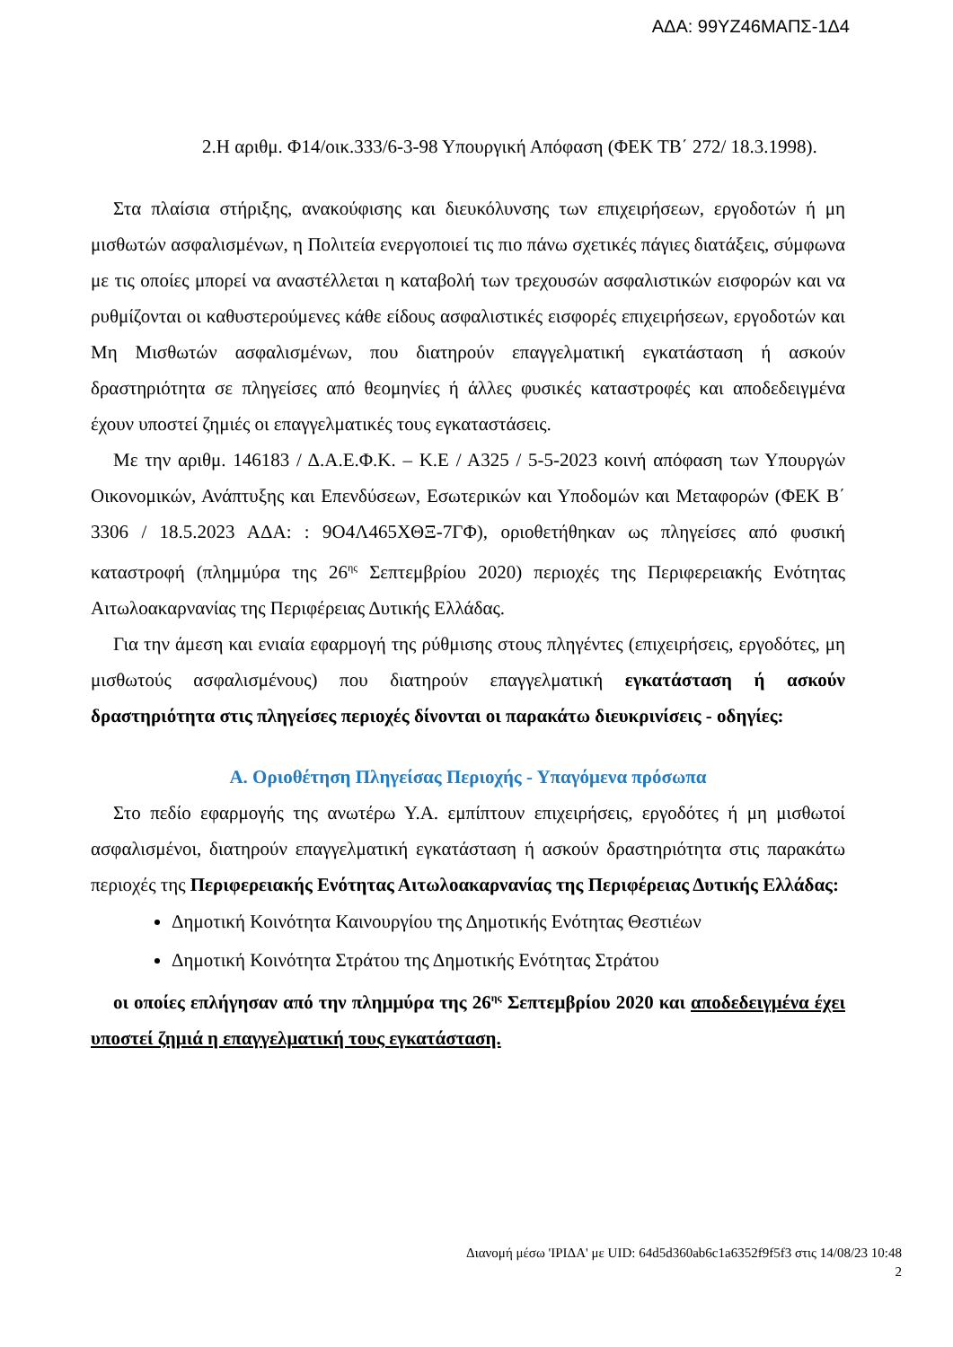ΑΔΑ: 99ΥΖ46ΜΑΠΣ-1Δ4
2.Η αριθμ. Φ14/οικ.333/6-3-98 Υπουργική Απόφαση (ΦΕΚ ΤΒ΄ 272/ 18.3.1998).
Στα πλαίσια στήριξης, ανακούφισης και διευκόλυνσης των επιχειρήσεων, εργοδοτών ή μη μισθωτών ασφαλισμένων, η Πολιτεία ενεργοποιεί τις πιο πάνω σχετικές πάγιες διατάξεις, σύμφωνα με τις οποίες μπορεί να αναστέλλεται η καταβολή των τρεχουσών ασφαλιστικών εισφορών και να ρυθμίζονται οι καθυστερούμενες κάθε είδους ασφαλιστικές εισφορές επιχειρήσεων, εργοδοτών και Μη Μισθωτών ασφαλισμένων, που διατηρούν επαγγελματική εγκατάσταση ή ασκούν δραστηριότητα σε πληγείσες από θεομηνίες ή άλλες φυσικές καταστροφές και αποδεδειγμένα έχουν υποστεί ζημιές οι επαγγελματικές τους εγκαταστάσεις.
Με την αριθμ. 146183 / Δ.Α.Ε.Φ.Κ. – Κ.Ε / Α325 / 5-5-2023 κοινή απόφαση των Υπουργών Οικονομικών, Ανάπτυξης και Επενδύσεων, Εσωτερικών και Υποδομών και Μεταφορών (ΦΕΚ Β΄ 3306 / 18.5.2023 ΑΔΑ: : 9Ο4Λ465ΧΘΞ-7ΓΦ), οριοθετήθηκαν ως πληγείσες από φυσική καταστροφή (πλημμύρα της 26<sup>ης</sup> Σεπτεμβρίου 2020) περιοχές της Περιφερειακής Ενότητας Αιτωλοακαρνανίας της Περιφέρειας Δυτικής Ελλάδας.
Για την άμεση και ενιαία εφαρμογή της ρύθμισης στους πληγέντες (επιχειρήσεις, εργοδότες, μη μισθωτούς ασφαλισμένους) που διατηρούν επαγγελματική εγκατάσταση ή ασκούν δραστηριότητα στις πληγείσες περιοχές δίνονται οι παρακάτω διευκρινίσεις - οδηγίες:
Α. Οριοθέτηση Πληγείσας Περιοχής - Υπαγόμενα πρόσωπα
Στο πεδίο εφαρμογής της ανωτέρω Υ.Α. εμπίπτουν επιχειρήσεις, εργοδότες ή μη μισθωτοί ασφαλισμένοι, διατηρούν επαγγελματική εγκατάσταση ή ασκούν δραστηριότητα στις παρακάτω περιοχές της Περιφερειακής Ενότητας Αιτωλοακαρνανίας της Περιφέρειας Δυτικής Ελλάδας:
Δημοτική Κοινότητα Καινουργίου της Δημοτικής Ενότητας Θεστιέων
Δημοτική Κοινότητα Στράτου της Δημοτικής Ενότητας Στράτου
οι οποίες επλήγησαν από την πλημμύρα της 26<sup>ης</sup> Σεπτεμβρίου 2020 και αποδεδειγμένα έχει υποστεί ζημιά η επαγγελματική τους εγκατάσταση.
Διανομή μέσω 'ΙΡΙΔΑ' με UID: 64d5d360ab6c1a6352f9f5f3 στις 14/08/23 10:48
2